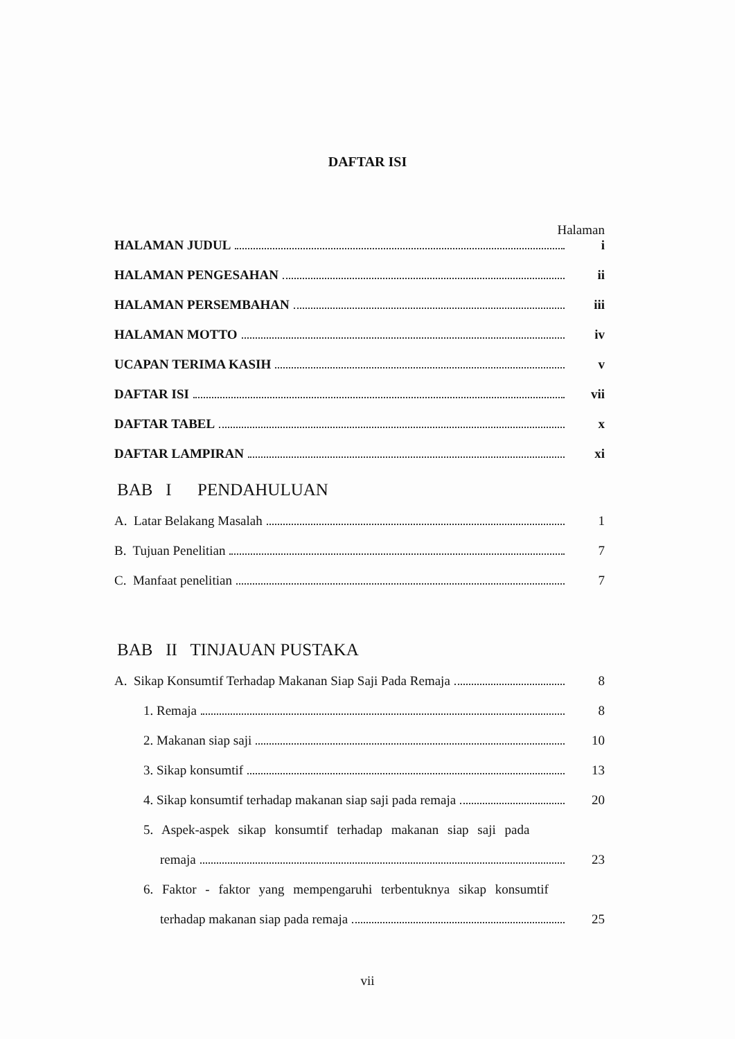DAFTAR ISI
Halaman
HALAMAN JUDUL i
HALAMAN PENGESAHAN ii
HALAMAN PERSEMBAHAN iii
HALAMAN MOTTO iv
UCAPAN TERIMA KASIH v
DAFTAR ISI vii
DAFTAR TABEL x
DAFTAR LAMPIRAN xi
BAB I PENDAHULUAN
A. Latar Belakang Masalah 1
B. Tujuan Penelitian 7
C. Manfaat penelitian 7
BAB II TINJAUAN PUSTAKA
A. Sikap Konsumtif Terhadap Makanan Siap Saji Pada Remaja 8
1. Remaja 8
2. Makanan siap saji 10
3. Sikap konsumtif 13
4. Sikap konsumtif terhadap makanan siap saji pada remaja 20
5. Aspek-aspek sikap konsumtif terhadap makanan siap saji pada
remaja 23
6. Faktor - faktor yang mempengaruhi terbentuknya sikap konsumtif
terhadap makanan siap pada remaja 25
vii